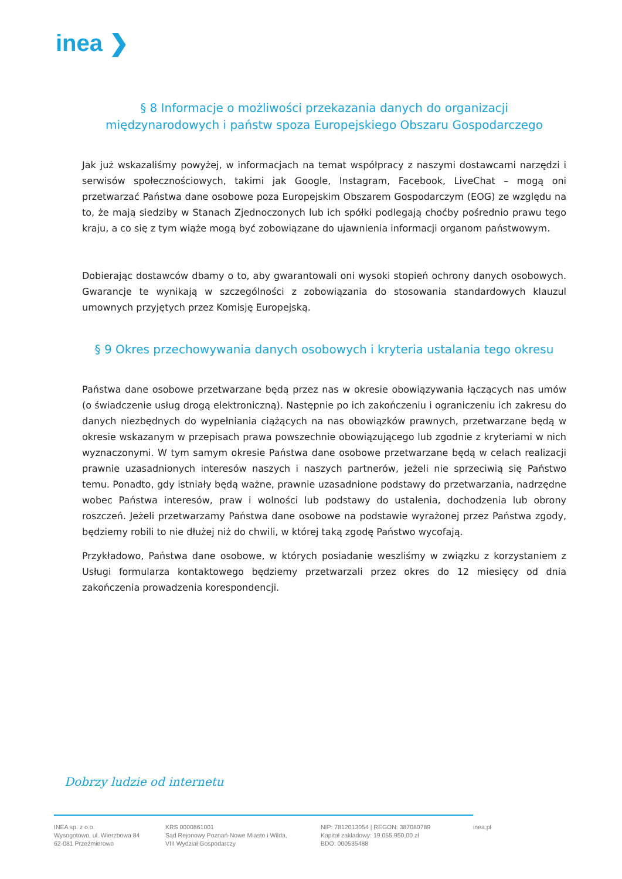inea ❯
§ 8 Informacje o możliwości przekazania danych do organizacji międzynarodowych i państw spoza Europejskiego Obszaru Gospodarczego
Jak już wskazaliśmy powyżej, w informacjach na temat współpracy z naszymi dostawcami narzędzi i serwisów społecznościowych, takimi jak Google, Instagram, Facebook, LiveChat – mogą oni przetwarzać Państwa dane osobowe poza Europejskim Obszarem Gospodarczym (EOG) ze względu na to, że mają siedziby w Stanach Zjednoczonych lub ich spółki podlegają choćby pośrednio prawu tego kraju, a co się z tym wiąże mogą być zobowiązane do ujawnienia informacji organom państwowym.
Dobierając dostawców dbamy o to, aby gwarantowali oni wysoki stopień ochrony danych osobowych. Gwarancje te wynikają w szczególności z zobowiązania do stosowania standardowych klauzul umownych przyjętych przez Komisję Europejską.
§ 9 Okres przechowywania danych osobowych i kryteria ustalania tego okresu
Państwa dane osobowe przetwarzane będą przez nas w okresie obowiązywania łączących nas umów (o świadczenie usług drogą elektroniczną). Następnie po ich zakończeniu i ograniczeniu ich zakresu do danych niezbędnych do wypełniania ciążących na nas obowiązków prawnych, przetwarzane będą w okresie wskazanym w przepisach prawa powszechnie obowiązującego lub zgodnie z kryteriami w nich wyznaczonymi. W tym samym okresie Państwa dane osobowe przetwarzane będą w celach realizacji prawnie uzasadnionych interesów naszych i naszych partnerów, jeżeli nie sprzeciwią się Państwo temu. Ponadto, gdy istniały będą ważne, prawnie uzasadnione podstawy do przetwarzania, nadrzędne wobec Państwa interesów, praw i wolności lub podstawy do ustalenia, dochodzenia lub obrony roszczeń. Jeżeli przetwarzamy Państwa dane osobowe na podstawie wyrażonej przez Państwa zgody, będziemy robili to nie dłużej niż do chwili, w której taką zgodę Państwo wycofają.
Przykładowo, Państwa dane osobowe, w których posiadanie weszliśmy w związku z korzystaniem z Usługi formularza kontaktowego będziemy przetwarzali przez okres do 12 miesięcy od dnia zakończenia prowadzenia korespondencji.
Dobrzy ludzie od internetu
INEA sp. z o.o.
Wysogotowo, ul. Wierzbowa 84
62-081 Przeźmierowo
KRS 0000861001
Sąd Rejonowy Poznań-Nowe Miasto i Wilda,
VIII Wydział Gospodarczy
NIP: 7812013054 | REGON: 387080789
Kapitał zakładowy: 19.055.950,00 zł
BDO: 000535488
inea.pl